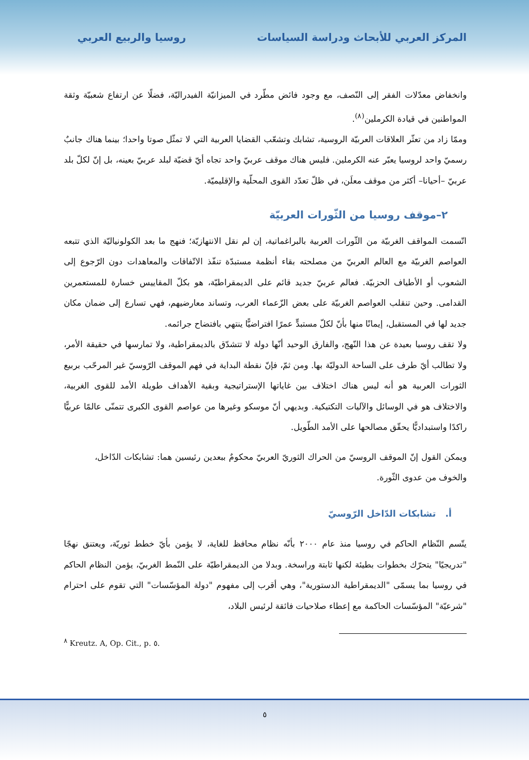المركز العربي للأبحاث ودراسة السياسات روسيا والربيع العربي
وانخفاض معدّلات الفقر إلى النّصف، مع وجود فائض مطّرد في الميزانيّة الفيدراليّة، فضلًا عن ارتفاع شعبيّة وثقة المواطنين في قيادة الكرملين<sup>(٨)</sup>.
وممّا زاد من تعثّر العلاقات العربيّة الروسية، تشابك وتشعّب القضايا العربية التي لا تمثّل صوتا واحدا؛ بينما هناك جانبٌ رسميّ واحد لروسيا يعبّر عنه الكرملين. فليس هناك موقف عربيّ واحد تجاه أيّ قضيّة لبلد عربيّ بعينه، بل إنّ لكلّ بلد عربيّ –أحيانا– أكثر من موقف معلَن، في ظلّ تعدّد القوى المحلّية والإقليميّة.
٢–موقف روسيا من الثّورات العربيّة
اتّسمت المواقف الغربيّة من الثّورات العربية بالبراغماتية، إن لم نقل الانتهازيّة؛ فنهج ما بعد الكولونياليّة الذي تتبعه العواصم الغربيّة مع العالم العربيّ من مصلحته بقاء أنظمة مستبدّة تنفّذ الاتّفاقات والمعاهدات دون الرّجوع إلى الشعوب أو الأطياف الحزبيّة. فعالم عربيّ جديد قائم على الديمقراطيّة، هو بكلّ المقاييس خسارة للمستعمرين القدامى. وحين تنقلب العواصم الغربيّة على بعض الزّعماء العرب، وتساند معارضيهم، فهي تسارع إلى ضمان مكان جديد لها في المستقبل، إيمانًا منها بأنّ لكلّ مستبدٍّ عمرًا افتراضيًّا ينتهي بافتضاح جرائمه.
ولا تقف روسيا بعيدة عن هذا النّهج، والفارق الوحيد أنّها دولة لا تتشدّق بالديمقراطية، ولا تمارسها في حقيقة الأمر، ولا تطالب أيّ طرف على الساحة الدوليّة بها. ومن ثمّ، فإنّ نقطة البداية في فهم الموقف الرّوسيّ غير المرحّب بربيع الثورات العربية هو أنه ليس هناك اختلاف بين غاياتها الإستراتيجية وبقية الأهداف طويلة الأمد للقوى الغربية، والاختلاف هو في الوسائل والآليات التكتيكية. وبديهي أنّ موسكو وغيرها من عواصم القوى الكبرى تتمنّى عالمًا عربيًّا راكدًا واستبداديًّا يحقّق مصالحها على الأمد الطّويل.
ويمكن القول إنّ الموقف الروسيّ من الحراك الثوريّ العربيّ محكومٌ ببعدين رئيسين هما: تشابكات الدّاخل، والخوف من عدوى الثّورة.
أ. تشابكات الدّاخل الرّوسيّ
يتّسم النّظام الحاكم في روسيا منذ عام ٢٠٠٠ بأنّه نظام محافظ للغاية، لا يؤمن بأيّ خطط ثوريّة، ويعتنق نهجًا "تدريجيًا" يتحرّك بخطوات بطيئة لكنها ثابتة وراسخة. وبدلا من الديمقراطيّة على النّمط الغربيّ، يؤمن النظام الحاكم في روسيا بما يسمّى "الديمقراطية الدستورية"، وهي أقرب إلى مفهوم "دولة المؤسّسات" التي تقوم على احترام "شرعيّة" المؤسّسات الحاكمة مع إعطاء صلاحيات فائقة لرئيس البلاد،
<sup>٨</sup> Kreutz. A, Op. Cit., p. ٥.
٥